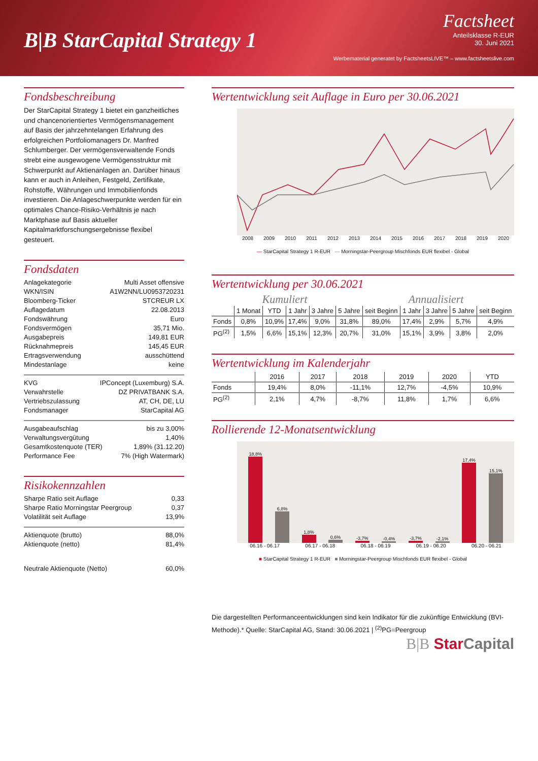B|B StarCapital Strategy 1
Factsheet
Anteilsklasse R-EUR
30. Juni 2021
Werbematerial generatet by FactsheetsLIVE™ – www.factsheetslive.com
Fondsbeschreibung
Der StarCapital Strategy 1 bietet ein ganzheitliches und chancenorientiertes Vermögensmanagement auf Basis der jahrzehntelangen Erfahrung des erfolgreichen Portfoliomanagers Dr. Manfred Schlumberger. Der vermögensverwaltende Fonds strebt eine ausgewogene Vermögensstruktur mit Schwerpunkt auf Aktienanlagen an. Darüber hinaus kann er auch in Anleihen, Festgeld, Zertifikate, Rohstoffe, Währungen und Immobilienfonds investieren. Die Anlageschwerpunkte werden für ein optimales Chance-Risiko-Verhältnis je nach Marktphase auf Basis aktueller Kapitalmarktforschungsergebnisse flexibel gesteuert.
Fondsdaten
Anlagekategorie Multi Asset offensive
WKN/ISIN A1W2NN/LU0953720231
Bloomberg-Ticker STCREUR LX
Auflagedatum 22.08.2013
Fondswährung Euro
Fondsvermögen 35,71 Mio.
Ausgabepreis 149,81 EUR
Rücknahmepreis 145,45 EUR
Ertragsverwendung ausschüttend
Mindestanlage keine
KVG IPConcept (Luxemburg) S.A.
Verwahrstelle DZ PRIVATBANK S.A.
Vertriebszulassung AT, CH, DE, LU
Fondsmanager StarCapital AG
Ausgabeaufschlag bis zu 3,00%
Verwaltungsvergütung 1,40%
Gesamtkostenquote (TER) 1,89% (31.12.20)
Performance Fee 7% (High Watermark)
Risikokennzahlen
Sharpe Ratio seit Auflage 0,33
Sharpe Ratio Morningstar Peergroup 0,37
Volatilität seit Auflage 13,9%
Aktienquote (brutto) 88,0%
Aktienquote (netto) 81,4%
Neutrale Aktienquote (Netto) 60,0%
Wertentwicklung seit Auflage in Euro per 30.06.2021
2008 2009 2010 2011 2012 2013 2014 2015 2016 2017 2018 2019 2020
— StarCapital Strategy 1 R-EUR — Morningstar-Peergroup Mischfonds EUR flexibel - Global
Wertentwicklung per 30.06.2021
Kumuliert Annualisiert
| | 1 Monat | YTD | 1 Jahr | 3 Jahre | 5 Jahre | seit Beginn | 1 Jahr | 3 Jahre | 5 Jahre | seit Beginn |
| --- | --- | --- | --- | --- | --- | --- | --- | --- | --- | --- |
| Fonds | 0,8% | 10,9% | 17,4% | 9,0% | 31,8% | 89,0% | 17,4% | 2,9% | 5,7% | 4,9% |
| PG<sup>(2)</sup> | 1,5% | 6,6% | 15,1% | 12,3% | 20,7% | 31,0% | 15,1% | 3,9% | 3,8% | 2,0% |
Wertentwicklung im Kalenderjahr
| | 2016 | 2017 | 2018 | 2019 | 2020 | YTD |
| --- | --- | --- | --- | --- | --- | --- |
| Fonds | 19,4% | 8,0% | -11,1% | 12,7% | -4,5% | 10,9% |
| PG<sup>(2)</sup> | 2,1% | 4,7% | -8,7% | 11,8% | 1,7% | 6,6% |
Rollierende 12-Monatsentwicklung
18,8%
6,8%
1,8%
0,6%
-3,7%
-0,4%
-3,7%
-2,1%
17,4%
15,1%
06.16 - 06.17 06.17 - 06.18 06.18 - 06.19 06.19 - 06.20 06.20 - 06.21
■ StarCapital Strategy 1 R-EUR ■ Morningstar-Peergroup Mischfonds EUR flexibel - Global
Die dargestellten Performanceentwicklungen sind kein Indikator für die zukünftige Entwicklung (BVI-Methode).* Quelle: StarCapital AG, Stand: 30.06.2021 | <sup>(2)</sup>PG=Peergroup
B|B Star Capital